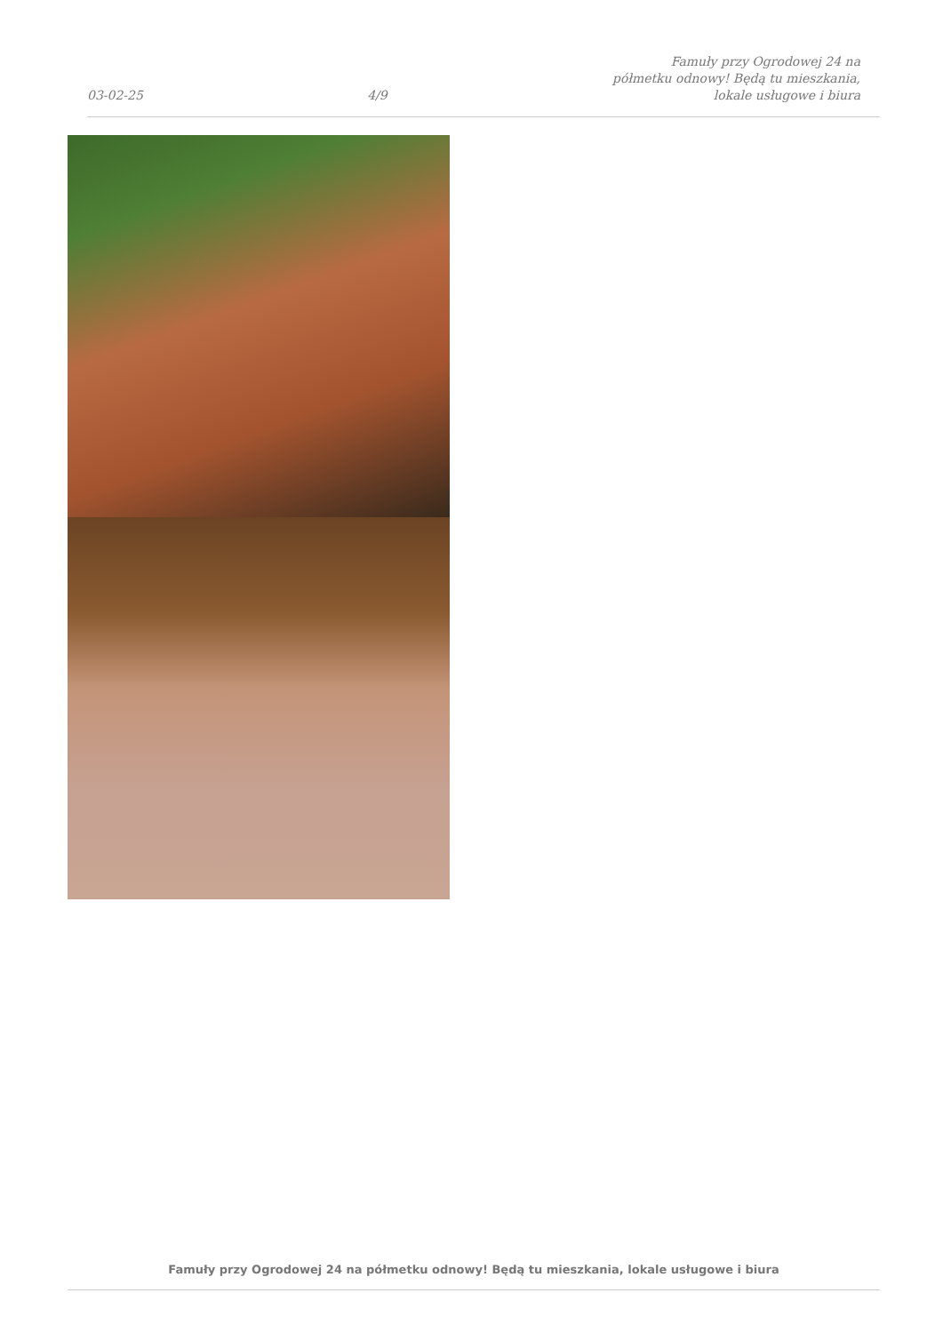03-02-25 4/9 Famuły przy Ogrodowej 24 na półmetku odnowy! Będą tu mieszkania, lokale usługowe i biura
Famuły przy Ogrodowej 24 na półmetku odnowy! Będą tu mieszkania, lokale usługowe i biura